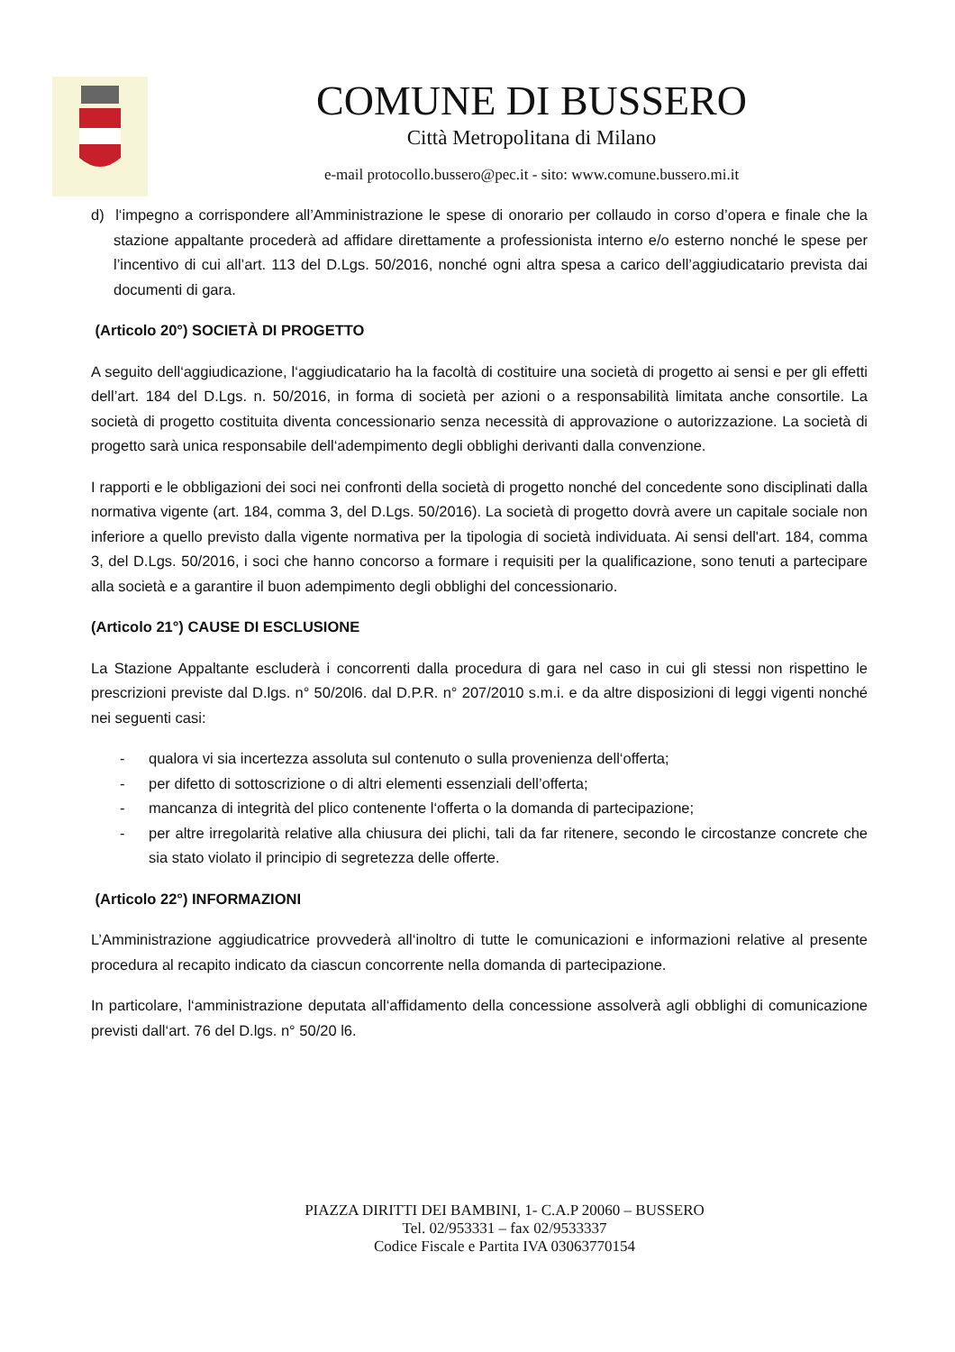COMUNE DI BUSSERO
Città Metropolitana di Milano
e-mail protocollo.bussero@pec.it - sito: www.comune.bussero.mi.it
d) l‘impegno a corrispondere all’Amministrazione le spese di onorario per collaudo in corso d’opera e finale che la stazione appaltante procederà ad affidare direttamente a professionista interno e/o esterno nonché le spese per l’incentivo di cui all’art. 113 del D.Lgs. 50/2016, nonché ogni altra spesa a carico dell’aggiudicatario prevista dai documenti di gara.
(Articolo 20°) SOCIETÀ DI PROGETTO
A seguito dell‘aggiudicazione, l‘aggiudicatario ha la facoltà di costituire una società di progetto ai sensi e per gli effetti dell’art. 184 del D.Lgs. n. 50/2016, in forma di società per azioni o a responsabilità limitata anche consortile. La società di progetto costituita diventa concessionario senza necessità di approvazione o autorizzazione. La società di progetto sarà unica responsabile dell‘adempimento degli obblighi derivanti dalla convenzione.
I rapporti e le obbligazioni dei soci nei confronti della società di progetto nonché del concedente sono disciplinati dalla normativa vigente (art. 184, comma 3, del D.Lgs. 50/2016). La società di progetto dovrà avere un capitale sociale non inferiore a quello previsto dalla vigente normativa per la tipologia di società individuata. Ai sensi dell'art. 184, comma 3, del D.Lgs. 50/2016, i soci che hanno concorso a formare i requisiti per la qualificazione, sono tenuti a partecipare alla società e a garantire il buon adempimento degli obblighi del concessionario.
(Articolo 21°) CAUSE DI ESCLUSIONE
La Stazione Appaltante escluderà i concorrenti dalla procedura di gara nel caso in cui gli stessi non rispettino le prescrizioni previste dal D.lgs. n° 50/20l6. dal D.P.R. n° 207/2010 s.m.i. e da altre disposizioni di leggi vigenti nonché nei seguenti casi:
- qualora vi sia incertezza assoluta sul contenuto o sulla provenienza dell‘offerta;
- per difetto di sottoscrizione o di altri elementi essenziali dell’offerta;
- mancanza di integrità del plico contenente l‘offerta o la domanda di partecipazione;
- per altre irregolarità relative alla chiusura dei plichi, tali da far ritenere, secondo le circostanze concrete che sia stato violato il principio di segretezza delle offerte.
(Articolo 22°) INFORMAZIONI
L’Amministrazione aggiudicatrice provvederà all‘inoltro di tutte le comunicazioni e informazioni relative al presente procedura al recapito indicato da ciascun concorrente nella domanda di partecipazione.
In particolare, l‘amministrazione deputata all‘affidamento della concessione assolverà agli obblighi di comunicazione previsti dall‘art. 76 del D.lgs. n° 50/20 l6.
PIAZZA DIRITTI DEI BAMBINI, 1- C.A.P 20060 – BUSSERO
Tel. 02/953331 – fax 02/9533337
Codice Fiscale e Partita IVA 03063770154